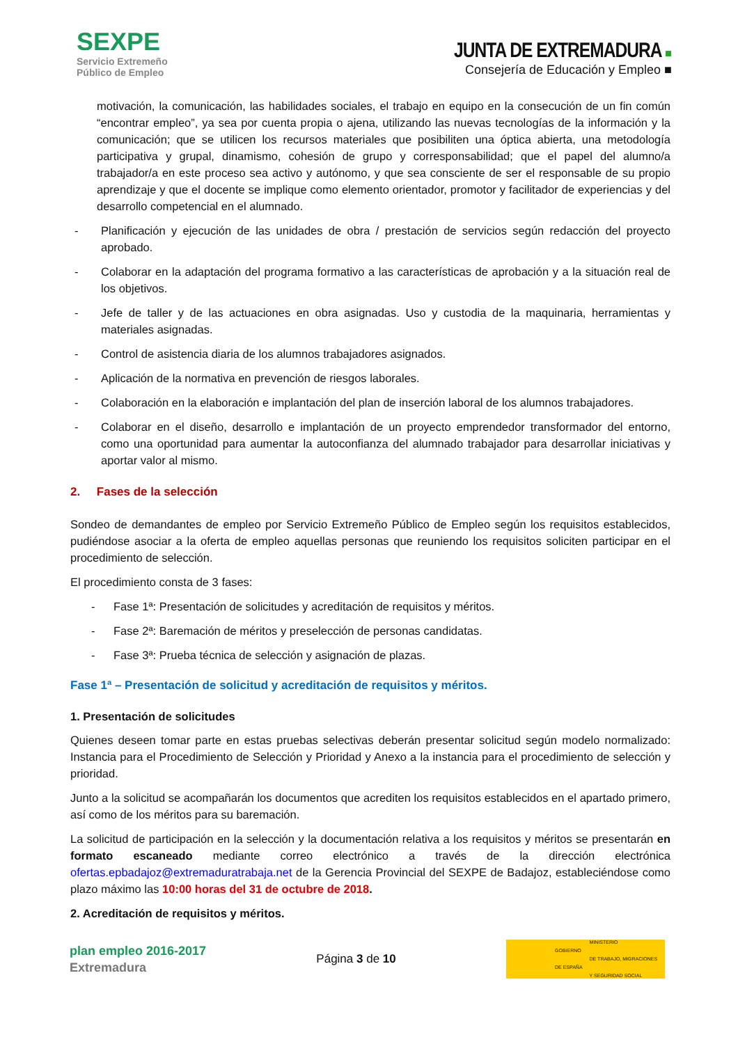SEXPE
Servicio Extremeño
Público de Empleo
JUNTA DE EXTREMADURA ■
Consejería de Educación y Empleo ■
motivación, la comunicación, las habilidades sociales, el trabajo en equipo en la consecución de un fin común “encontrar empleo”, ya sea por cuenta propia o ajena, utilizando las nuevas tecnologías de la información y la comunicación; que se utilicen los recursos materiales que posibiliten una óptica abierta, una metodología participativa y grupal, dinamismo, cohesión de grupo y corresponsabilidad; que el papel del alumno/a trabajador/a en este proceso sea activo y autónomo, y que sea consciente de ser el responsable de su propio aprendizaje y que el docente se implique como elemento orientador, promotor y facilitador de experiencias y del desarrollo competencial en el alumnado.
- Planificación y ejecución de las unidades de obra / prestación de servicios según redacción del proyecto aprobado.
- Colaborar en la adaptación del programa formativo a las características de aprobación y a la situación real de los objetivos.
- Jefe de taller y de las actuaciones en obra asignadas. Uso y custodia de la maquinaria, herramientas y materiales asignadas.
- Control de asistencia diaria de los alumnos trabajadores asignados.
- Aplicación de la normativa en prevención de riesgos laborales.
- Colaboración en la elaboración e implantación del plan de inserción laboral de los alumnos trabajadores.
- Colaborar en el diseño, desarrollo e implantación de un proyecto emprendedor transformador del entorno, como una oportunidad para aumentar la autoconfianza del alumnado trabajador para desarrollar iniciativas y aportar valor al mismo.
2. Fases de la selección
Sondeo de demandantes de empleo por Servicio Extremeño Público de Empleo según los requisitos establecidos, pudiéndose asociar a la oferta de empleo aquellas personas que reuniendo los requisitos soliciten participar en el procedimiento de selección.
El procedimiento consta de 3 fases:
- Fase 1ª: Presentación de solicitudes y acreditación de requisitos y méritos.
- Fase 2ª: Baremación de méritos y preselección de personas candidatas.
- Fase 3ª: Prueba técnica de selección y asignación de plazas.
Fase 1ª – Presentación de solicitud y acreditación de requisitos y méritos.
1. Presentación de solicitudes
Quienes deseen tomar parte en estas pruebas selectivas deberán presentar solicitud según modelo normalizado: Instancia para el Procedimiento de Selección y Prioridad y Anexo a la instancia para el procedimiento de selección y prioridad.
Junto a la solicitud se acompañarán los documentos que acrediten los requisitos establecidos en el apartado primero, así como de los méritos para su baremación.
La solicitud de participación en la selección y la documentación relativa a los requisitos y méritos se presentarán en formato escaneado mediante correo electrónico a través de la dirección electrónica ofertas.epbadajoz@extremaduratrabaja.net de la Gerencia Provincial del SEXPE de Badajoz, estableciéndose como plazo máximo las 10:00 horas del 31 de octubre de 2018.
2. Acreditación de requisitos y méritos.
plan empleo 2016-2017
Extremadura
Página 3 de 10
GOBIERNO
DE ESPAÑA MINISTERIO
DE TRABAJO, MIGRACIONES
Y SEGURIDAD SOCIAL